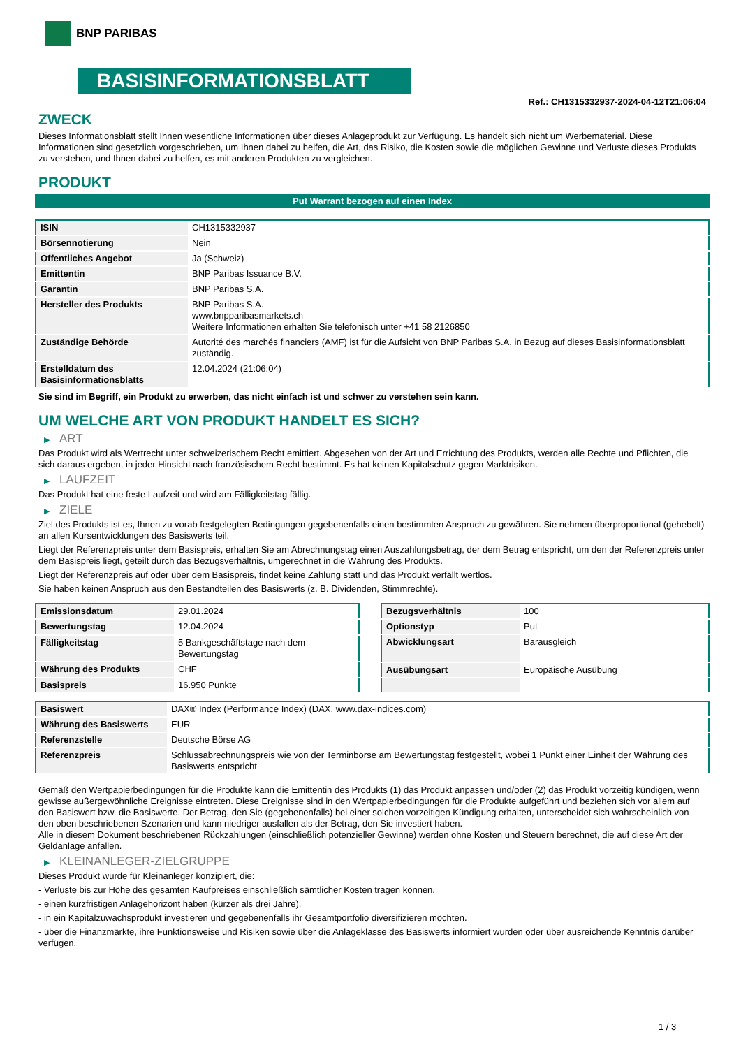BNP PARIBAS
BASISINFORMATIONSBLATT
Ref.: CH1315332937-2024-04-12T21:06:04
ZWECK
Dieses Informationsblatt stellt Ihnen wesentliche Informationen über dieses Anlageprodukt zur Verfügung. Es handelt sich nicht um Werbematerial. Diese Informationen sind gesetzlich vorgeschrieben, um Ihnen dabei zu helfen, die Art, das Risiko, die Kosten sowie die möglichen Gewinne und Verluste dieses Produkts zu verstehen, und Ihnen dabei zu helfen, es mit anderen Produkten zu vergleichen.
PRODUKT
Put Warrant bezogen auf einen Index
| ISIN | CH1315332937 |
| Börsennotierung | Nein |
| Öffentliches Angebot | Ja (Schweiz) |
| Emittentin | BNP Paribas Issuance B.V. |
| Garantin | BNP Paribas S.A. |
| Hersteller des Produkts | BNP Paribas S.A. www.bnpparibasmarkets.ch Weitere Informationen erhalten Sie telefonisch unter +41 58 2126850 |
| Zuständige Behörde | Autorité des marchés financiers (AMF) ist für die Aufsicht von BNP Paribas S.A. in Bezug auf dieses Basisinformationsblatt zuständig. |
| Erstelldatum des Basisinformationsblatts | 12.04.2024 (21:06:04) |
Sie sind im Begriff, ein Produkt zu erwerben, das nicht einfach ist und schwer zu verstehen sein kann.
UM WELCHE ART VON PRODUKT HANDELT ES SICH?
▶ ART
Das Produkt wird als Wertrecht unter schweizerischem Recht emittiert. Abgesehen von der Art und Errichtung des Produkts, werden alle Rechte und Pflichten, die sich daraus ergeben, in jeder Hinsicht nach französischem Recht bestimmt. Es hat keinen Kapitalschutz gegen Marktrisiken.
▶ LAUFZEIT
Das Produkt hat eine feste Laufzeit und wird am Fälligkeitstag fällig.
▶ ZIELE
Ziel des Produkts ist es, Ihnen zu vorab festgelegten Bedingungen gegebenenfalls einen bestimmten Anspruch zu gewähren. Sie nehmen überproportional (gehebelt) an allen Kursentwicklungen des Basiswerts teil.
Liegt der Referenzpreis unter dem Basispreis, erhalten Sie am Abrechnungstag einen Auszahlungsbetrag, der dem Betrag entspricht, um den der Referenzpreis unter dem Basispreis liegt, geteilt durch das Bezugsverhältnis, umgerechnet in die Währung des Produkts.
Liegt der Referenzpreis auf oder über dem Basispreis, findet keine Zahlung statt und das Produkt verfällt wertlos.
Sie haben keinen Anspruch aus den Bestandteilen des Basiswerts (z. B. Dividenden, Stimmrechte).
| Emissionsdatum | 29.01.2024 |
| Bewertungstag | 12.04.2024 |
| Fälligkeitstag | 5 Bankgeschäftstage nach dem Bewertungstag |
| Währung des Produkts | CHF |
| Basispreis | 16.950 Punkte |
| Bezugsverhältnis | 100 |
| Optionstyp | Put |
| Abwicklungsart | Barausgleich |
| Ausübungsart | Europäische Ausübung |
| Basiswert | DAX® Index (Performance Index) (DAX, www.dax-indices.com) |
| Währung des Basiswerts | EUR |
| Referenzstelle | Deutsche Börse AG |
| Referenzpreis | Schlussabrechnungspreis wie von der Terminbörse am Bewertungstag festgestellt, wobei 1 Punkt einer Einheit der Währung des Basiswerts entspricht |
Gemäß den Wertpapierbedingungen für die Produkte kann die Emittentin des Produkts (1) das Produkt anpassen und/oder (2) das Produkt vorzeitig kündigen, wenn gewisse außergewöhnliche Ereignisse eintreten. Diese Ereignisse sind in den Wertpapierbedingungen für die Produkte aufgeführt und beziehen sich vor allem auf den Basiswert bzw. die Basiswerte. Der Betrag, den Sie (gegebenenfalls) bei einer solchen vorzeitigen Kündigung erhalten, unterscheidet sich wahrscheinlich von den oben beschriebenen Szenarien und kann niedriger ausfallen als der Betrag, den Sie investiert haben.
Alle in diesem Dokument beschriebenen Rückzahlungen (einschließlich potenzieller Gewinne) werden ohne Kosten und Steuern berechnet, die auf diese Art der Geldanlage anfallen.
▶ KLEINANLEGER-ZIELGRUPPE
Dieses Produkt wurde für Kleinanleger konzipiert, die:
- Verluste bis zur Höhe des gesamten Kaufpreises einschließlich sämtlicher Kosten tragen können.
- einen kurzfristigen Anlagehorizont haben (kürzer als drei Jahre).
- in ein Kapitalzuwachsprodukt investieren und gegebenenfalls ihr Gesamtportfolio diversifizieren möchten.
- über die Finanzmärkte, ihre Funktionsweise und Risiken sowie über die Anlageklasse des Basiswerts informiert wurden oder über ausreichende Kenntnis darüber verfügen.
1 / 3